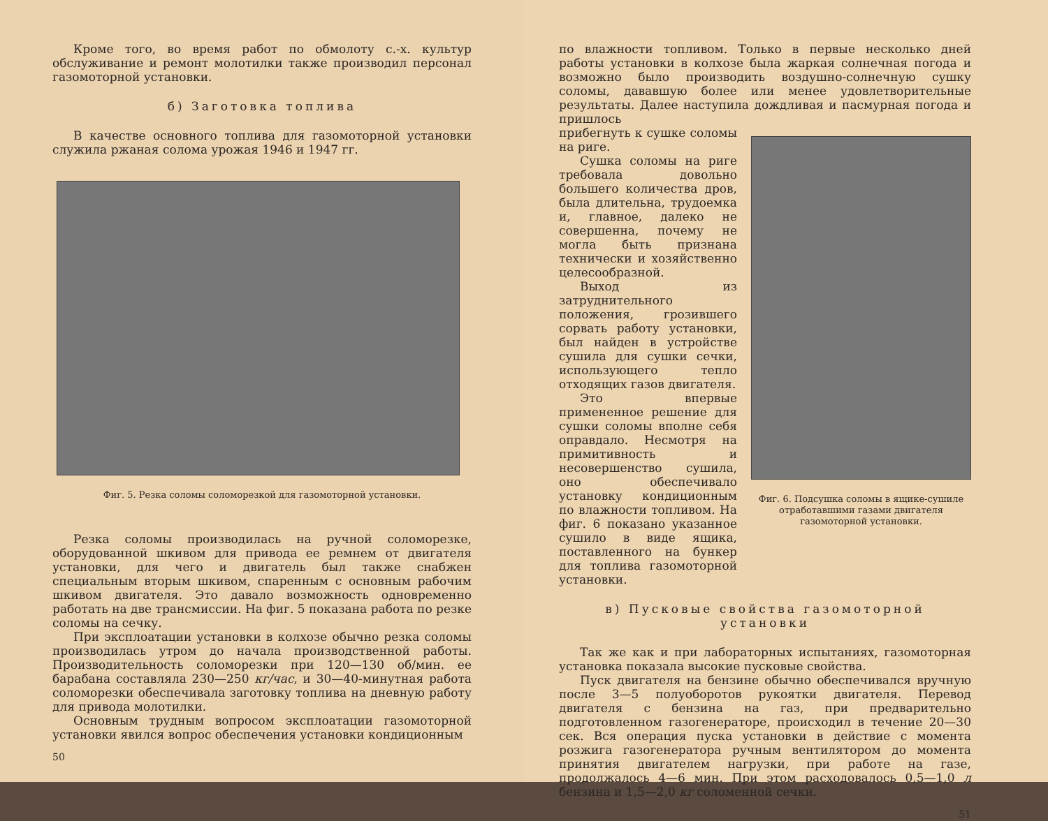Кроме того, во время работ по обмолоту с.-х. культур обслуживание и ремонт молотилки также производил персонал газомоторной установки.
б) Заготовка топлива
В качестве основного топлива для газомоторной установки служила ржаная солома урожая 1946 и 1947 гг.
Фиг. 5. Резка соломы соломорезкой для газомоторной установки.
Резка соломы производилась на ручной соломорезке, оборудованной шкивом для привода ее ремнем от двигателя установки, для чего и двигатель был также снабжен специальным вторым шкивом, спаренным с основным рабочим шкивом двигателя. Это давало возможность одновременно работать на две трансмиссии. На фиг. 5 показана работа по резке соломы на сечку.
При эксплоатации установки в колхозе обычно резка соломы производилась утром до начала производственной работы. Производительность соломорезки при 120—130 об/мин. ее барабана составляла 230—250 кг/час, и 30—40-минутная работа соломорезки обеспечивала заготовку топлива на дневную работу для привода молотилки.
Основным трудным вопросом эксплоатации газомоторной установки явился вопрос обеспечения установки кондиционным
50
по влажности топливом. Только в первые несколько дней работы установки в колхозе была жаркая солнечная погода и возможно было производить воздушно-солнечную сушку соломы, дававшую более или менее удовлетворительные результаты. Далее наступила дождливая и пасмурная погода и пришлось
прибегнуть к сушке соломы на риге.
Сушка соломы на риге требовала довольно большего количества дров, была длительна, трудоемка и, главное, далеко не совершенна, почему не могла быть признана технически и хозяйственно целесообразной.
Выход из затруднительного положения, грозившего сорвать работу установки, был найден в устройстве сушила для сушки сечки, использующего тепло отходящих газов двигателя.
Это впервые примененное решение для сушки соломы вполне себя оправдало. Несмотря на примитивность и несовершенство сушила, оно обеспечивало установку кондиционным по влажности топливом. На фиг. 6 показано указанное сушило в виде ящика, поставленного на бункер для топлива газомоторной установки.
Фиг. 6. Подсушка соломы в ящике-сушиле отработавшими газами двигателя газомоторной установки.
в) Пусковые свойства газомоторной установки
Так же как и при лабораторных испытаниях, газомоторная установка показала высокие пусковые свойства.
Пуск двигателя на бензине обычно обеспечивался вручную после 3—5 полуоборотов рукоятки двигателя. Перевод двигателя с бензина на газ, при предварительно подготовленном газогенераторе, происходил в течение 20—30 сек. Вся операция пуска установки в действие с момента розжига газогенератора ручным вентилятором до момента принятия двигателем нагрузки, при работе на газе, продолжалось 4—6 мин. При этом расходовалось 0,5—1,0 л бензина и 1,5—2,0 кг соломенной сечки.
51